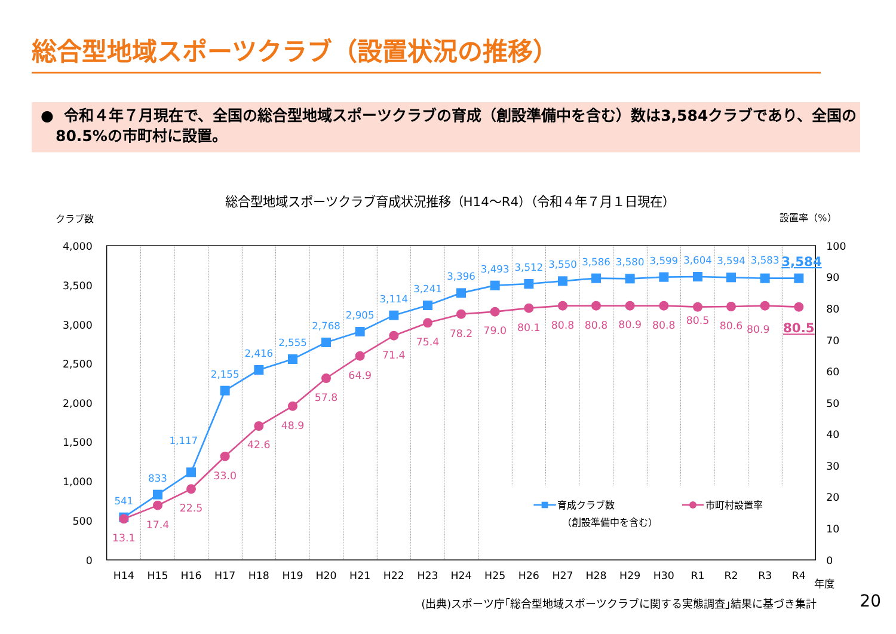総合型地域スポーツクラブ（設置状況の推移）
● 令和４年７月現在で、全国の総合型地域スポーツクラブの育成（創設準備中を含む）数は3,584クラブであり、全国の80.5%の市町村に設置。
総合型地域スポーツクラブ育成状況推移（H14～R4）（令和４年７月１日現在）
クラブ数
設置率（%）
4,000
3,500
3,000
2,500
2,000
1,500
1,000
500
0
100
90
80
70
60
50
40
30
20
10
0
H14
H15
H16
H17
H18
H19
H20
H21
H22
H23
H24
H25
H26
H27
H28
H29
H30
R1
R2
R3
R4
年度
541
833
1,117
2,155
2,416
2,555
2,768
2,905
3,114
3,241
3,396
3,493
3,512
3,550
3,586
3,580
3,599
3,604
3,594
3,583
3,584
13.1
17.4
22.5
33.0
42.6
48.9
57.8
64.9
71.4
75.4
78.2
79.0
80.1
80.8
80.8
80.9
80.8
80.5
80.6
80.9
80.5
育成クラブ数
（創設準備中を含む）
市町村設置率
(出典)スポーツ庁｢総合型地域スポーツクラブに関する実態調査｣結果に基づき集計 20